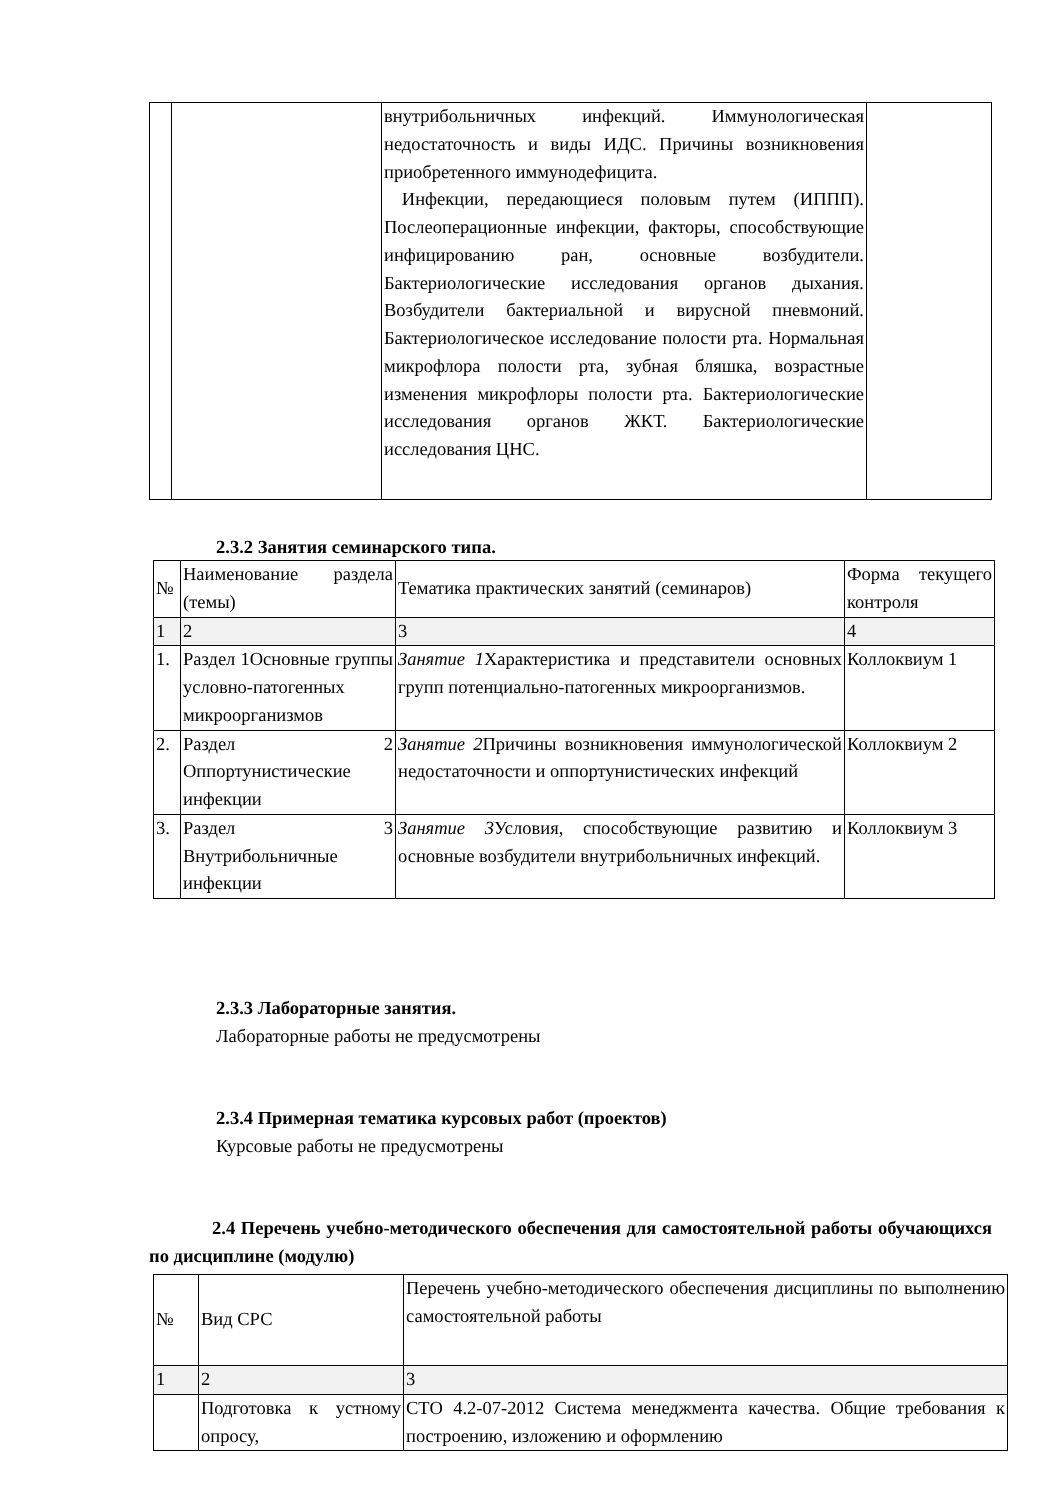| | | внутрибольничных инфекций. Иммунологическая недостаточность и виды ИДС. Причины возникновения приобретенного иммунодефицита. Инфекции, передающиеся половым путем (ИППП). Послеоперационные инфекции, факторы, способствующие инфицированию ран, основные возбудители. Бактериологические исследования органов дыхания. Возбудители бактериальной и вирусной пневмоний. Бактериологическое исследование полости рта. Нормальная микрофлора полости рта, зубная бляшка, возрастные изменения микрофлоры полости рта. Бактериологические исследования органов ЖКТ. Бактериологические исследования ЦНС. | |
2.3.2 Занятия семинарского типа.
| № | Наименование раздела (темы) | Тематика практических занятий (семинаров) | Форма текущего контроля |
| 1 | 2 | 3 | 4 |
| 1. | Раздел 1Основные группы условно-патогенных микроорганизмов | Занятие 1 Характеристика и представители основных групп потенциально-патогенных микроорганизмов. | Коллоквиум 1 |
| 2. | Раздел 2 Оппортунистические инфекции | Занятие 2 Причины возникновения иммунологической недостаточности и оппортунистических инфекций | Коллоквиум 2 |
| 3. | Раздел 3 Внутрибольничные инфекции | Занятие 3 Условия, способствующие развитию и основные возбудители внутрибольничных инфекций. | Коллоквиум 3 |
2.3.3 Лабораторные занятия.
Лабораторные работы не предусмотрены
2.3.4 Примерная тематика курсовых работ (проектов)
Курсовые работы не предусмотрены
2.4 Перечень учебно-методического обеспечения для самостоятельной работы обучающихся по дисциплине (модулю)
| № | Вид СРС | Перечень учебно-методического обеспечения дисциплины по выполнению самостоятельной работы |
| 1 | 2 | 3 |
| | Подготовка к устному опросу, | СТО 4.2-07-2012 Система менеджмента качества. Общие требования к построению, изложению и оформлению |